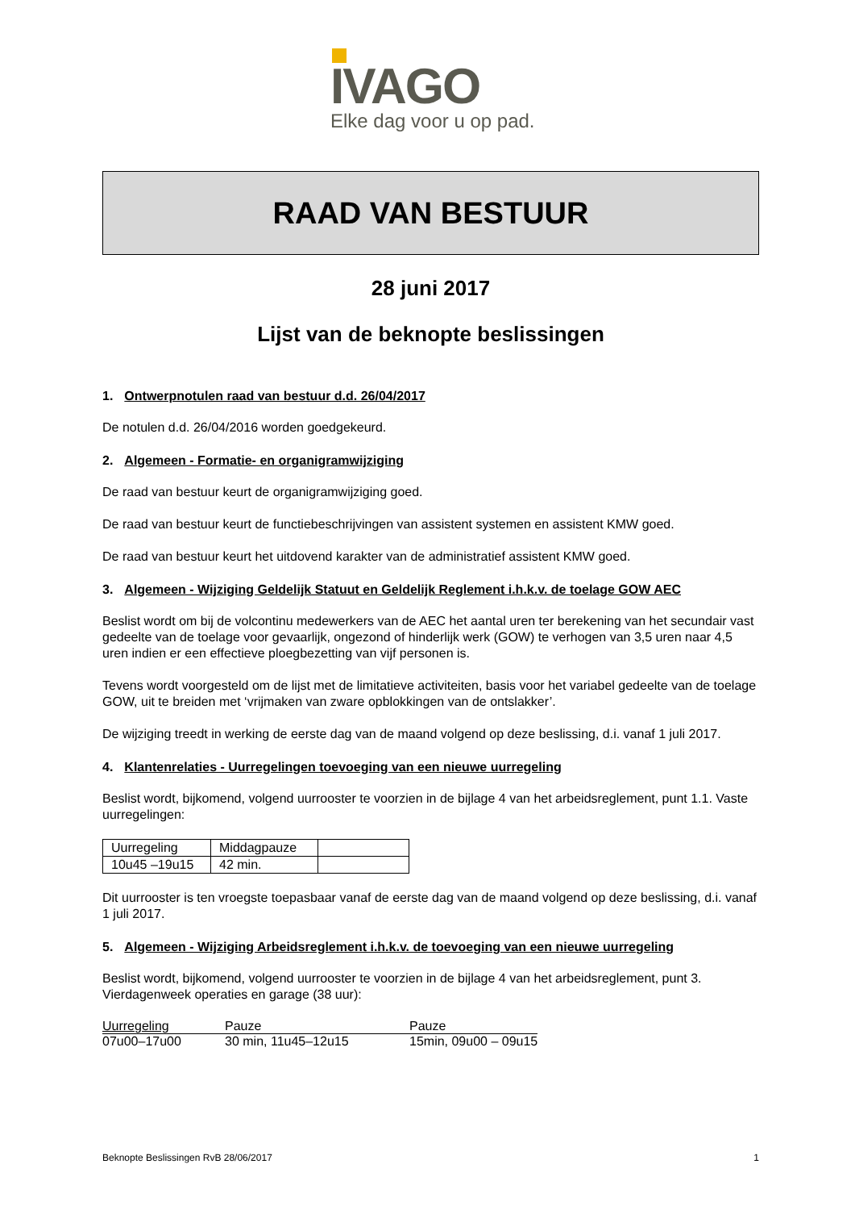IVAGO
Elke dag voor u op pad.
RAAD VAN BESTUUR
28 juni 2017
Lijst van de beknopte beslissingen
1. Ontwerpnotulen raad van bestuur d.d. 26/04/2017
De notulen d.d. 26/04/2016 worden goedgekeurd.
2. Algemeen - Formatie- en organigramwijziging
De raad van bestuur keurt de organigramwijziging goed.
De raad van bestuur keurt de functiebeschrijvingen van assistent systemen en assistent KMW goed.
De raad van bestuur keurt het uitdovend karakter van de administratief assistent KMW goed.
3. Algemeen - Wijziging Geldelijk Statuut en Geldelijk Reglement i.h.k.v. de toelage GOW AEC
Beslist wordt om bij de volcontinu medewerkers van de AEC het aantal uren ter berekening van het secundair vast gedeelte van de toelage voor gevaarlijk, ongezond of hinderlijk werk (GOW) te verhogen van 3,5 uren naar 4,5 uren indien er een effectieve ploegbezetting van vijf personen is.
Tevens wordt voorgesteld om de lijst met de limitatieve activiteiten, basis voor het variabel gedeelte van de toelage GOW, uit te breiden met ‘vrijmaken van zware opblokkingen van de ontslakker’.
De wijziging treedt in werking de eerste dag van de maand volgend op deze beslissing, d.i. vanaf 1 juli 2017.
4. Klantenrelaties - Uurregelingen toevoeging van een nieuwe uurregeling
Beslist wordt, bijkomend, volgend uurrooster te voorzien in de bijlage 4 van het arbeidsreglement, punt 1.1. Vaste uurregelingen:
| Uurregeling | Middagpauze | |
| 10u45 –19u15 | 42 min. | |
Dit uurrooster is ten vroegste toepasbaar vanaf de eerste dag van de maand volgend op deze beslissing, d.i. vanaf 1 juli 2017.
5. Algemeen - Wijziging Arbeidsreglement i.h.k.v. de toevoeging van een nieuwe uurregeling
Beslist wordt, bijkomend, volgend uurrooster te voorzien in de bijlage 4 van het arbeidsreglement, punt 3. Vierdagenweek operaties en garage (38 uur):
| Uurregeling | Pauze | Pauze |
| 07u00–17u00 | 30 min, 11u45–12u15 | 15min, 09u00 – 09u15 |
Beknopte Beslissingen RvB 28/06/2017 1